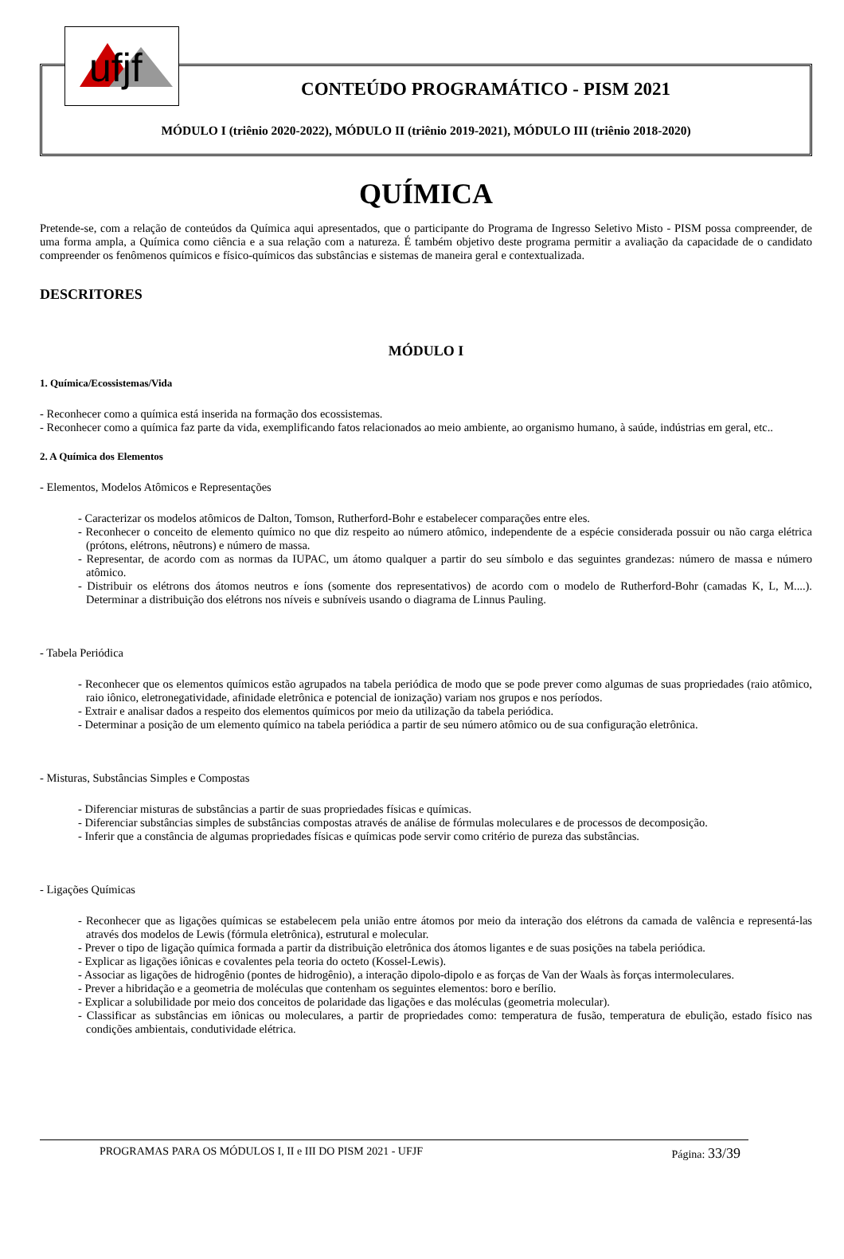ufjf
CONTEÚDO PROGRAMÁTICO - PISM 2021
MÓDULO I (triênio 2020-2022), MÓDULO II (triênio 2019-2021), MÓDULO III (triênio 2018-2020)
QUÍMICA
Pretende-se, com a relação de conteúdos da Química aqui apresentados, que o participante do Programa de Ingresso Seletivo Misto - PISM possa compreender, de uma forma ampla, a Química como ciência e a sua relação com a natureza. É também objetivo deste programa permitir a avaliação da capacidade de o candidato compreender os fenômenos químicos e físico-químicos das substâncias e sistemas de maneira geral e contextualizada.
DESCRITORES
MÓDULO I
1. Química/Ecossistemas/Vida
- Reconhecer como a química está inserida na formação dos ecossistemas.
- Reconhecer como a química faz parte da vida, exemplificando fatos relacionados ao meio ambiente, ao organismo humano, à saúde, indústrias em geral, etc..
2. A Química dos Elementos
- Elementos, Modelos Atômicos e Representações
- Caracterizar os modelos atômicos de Dalton, Tomson, Rutherford-Bohr e estabelecer comparações entre eles.
- Reconhecer o conceito de elemento químico no que diz respeito ao número atômico, independente de a espécie considerada possuir ou não carga elétrica (prótons, elétrons, nêutrons) e número de massa.
- Representar, de acordo com as normas da IUPAC, um átomo qualquer a partir do seu símbolo e das seguintes grandezas: número de massa e número atômico.
- Distribuir os elétrons dos átomos neutros e íons (somente dos representativos) de acordo com o modelo de Rutherford-Bohr (camadas K, L, M....). Determinar a distribuição dos elétrons nos níveis e subníveis usando o diagrama de Linnus Pauling.
- Tabela Periódica
- Reconhecer que os elementos químicos estão agrupados na tabela periódica de modo que se pode prever como algumas de suas propriedades (raio atômico, raio iônico, eletronegatividade, afinidade eletrônica e potencial de ionização) variam nos grupos e nos períodos.
- Extrair e analisar dados a respeito dos elementos químicos por meio da utilização da tabela periódica.
- Determinar a posição de um elemento químico na tabela periódica a partir de seu número atômico ou de sua configuração eletrônica.
- Misturas, Substâncias Simples e Compostas
- Diferenciar misturas de substâncias a partir de suas propriedades físicas e químicas.
- Diferenciar substâncias simples de substâncias compostas através de análise de fórmulas moleculares e de processos de decomposição.
- Inferir que a constância de algumas propriedades físicas e químicas pode servir como critério de pureza das substâncias.
- Ligações Químicas
- Reconhecer que as ligações químicas se estabelecem pela união entre átomos por meio da interação dos elétrons da camada de valência e representá-las através dos modelos de Lewis (fórmula eletrônica), estrutural e molecular.
- Prever o tipo de ligação química formada a partir da distribuição eletrônica dos átomos ligantes e de suas posições na tabela periódica.
- Explicar as ligações iônicas e covalentes pela teoria do octeto (Kossel-Lewis).
- Associar as ligações de hidrogênio (pontes de hidrogênio), a interação dipolo-dipolo e as forças de Van der Waals às forças intermoleculares.
- Prever a hibridação e a geometria de moléculas que contenham os seguintes elementos: boro e berílio.
- Explicar a solubilidade por meio dos conceitos de polaridade das ligações e das moléculas (geometria molecular).
- Classificar as substâncias em iônicas ou moleculares, a partir de propriedades como: temperatura de fusão, temperatura de ebulição, estado físico nas condições ambientais, condutividade elétrica.
PROGRAMAS PARA OS MÓDULOS I, II e III DO PISM 2021 - UFJF Página: 33/39